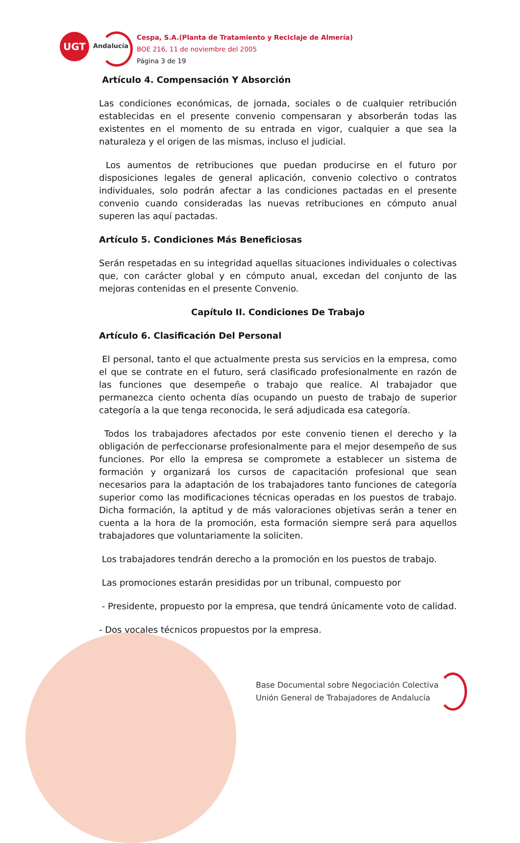UGT
Andalucía
Cespa, S.A.(Planta de Tratamiento y Reciclaje de Almería)
BOE 216, 11 de noviembre del 2005
Página 3 de 19
Artículo 4. Compensación Y Absorción
Las condiciones económicas, de jornada, sociales o de cualquier retribución establecidas en el presente convenio compensaran y absorberán todas las existentes en el momento de su entrada en vigor, cualquier a que sea la naturaleza y el origen de las mismas, incluso el judicial.
Los aumentos de retribuciones que puedan producirse en el futuro por disposiciones legales de general aplicación, convenio colectivo o contratos individuales, solo podrán afectar a las condiciones pactadas en el presente convenio cuando consideradas las nuevas retribuciones en cómputo anual superen las aquí pactadas.
Artículo 5. Condiciones Más Beneficiosas
Serán respetadas en su integridad aquellas situaciones individuales o colectivas que, con carácter global y en cómputo anual, excedan del conjunto de las mejoras contenidas en el presente Convenio.
Capítulo II. Condiciones De Trabajo
Artículo 6. Clasificación Del Personal
El personal, tanto el que actualmente presta sus servicios en la empresa, como el que se contrate en el futuro, será clasificado profesionalmente en razón de las funciones que desempeñe o trabajo que realice. Al trabajador que permanezca ciento ochenta días ocupando un puesto de trabajo de superior categoría a la que tenga reconocida, le será adjudicada esa categoría.
Todos los trabajadores afectados por este convenio tienen el derecho y la obligación de perfeccionarse profesionalmente para el mejor desempeño de sus funciones. Por ello la empresa se compromete a establecer un sistema de formación y organizará los cursos de capacitación profesional que sean necesarios para la adaptación de los trabajadores tanto funciones de categoría superior como las modificaciones técnicas operadas en los puestos de trabajo. Dicha formación, la aptitud y de más valoraciones objetivas serán a tener en cuenta a la hora de la promoción, esta formación siempre será para aquellos trabajadores que voluntariamente la soliciten.
Los trabajadores tendrán derecho a la promoción en los puestos de trabajo.
Las promociones estarán presididas por un tribunal, compuesto por
- Presidente, propuesto por la empresa, que tendrá únicamente voto de calidad.
- Dos vocales técnicos propuestos por la empresa.
Base Documental sobre Negociación Colectiva
Unión General de Trabajadores de Andalucía